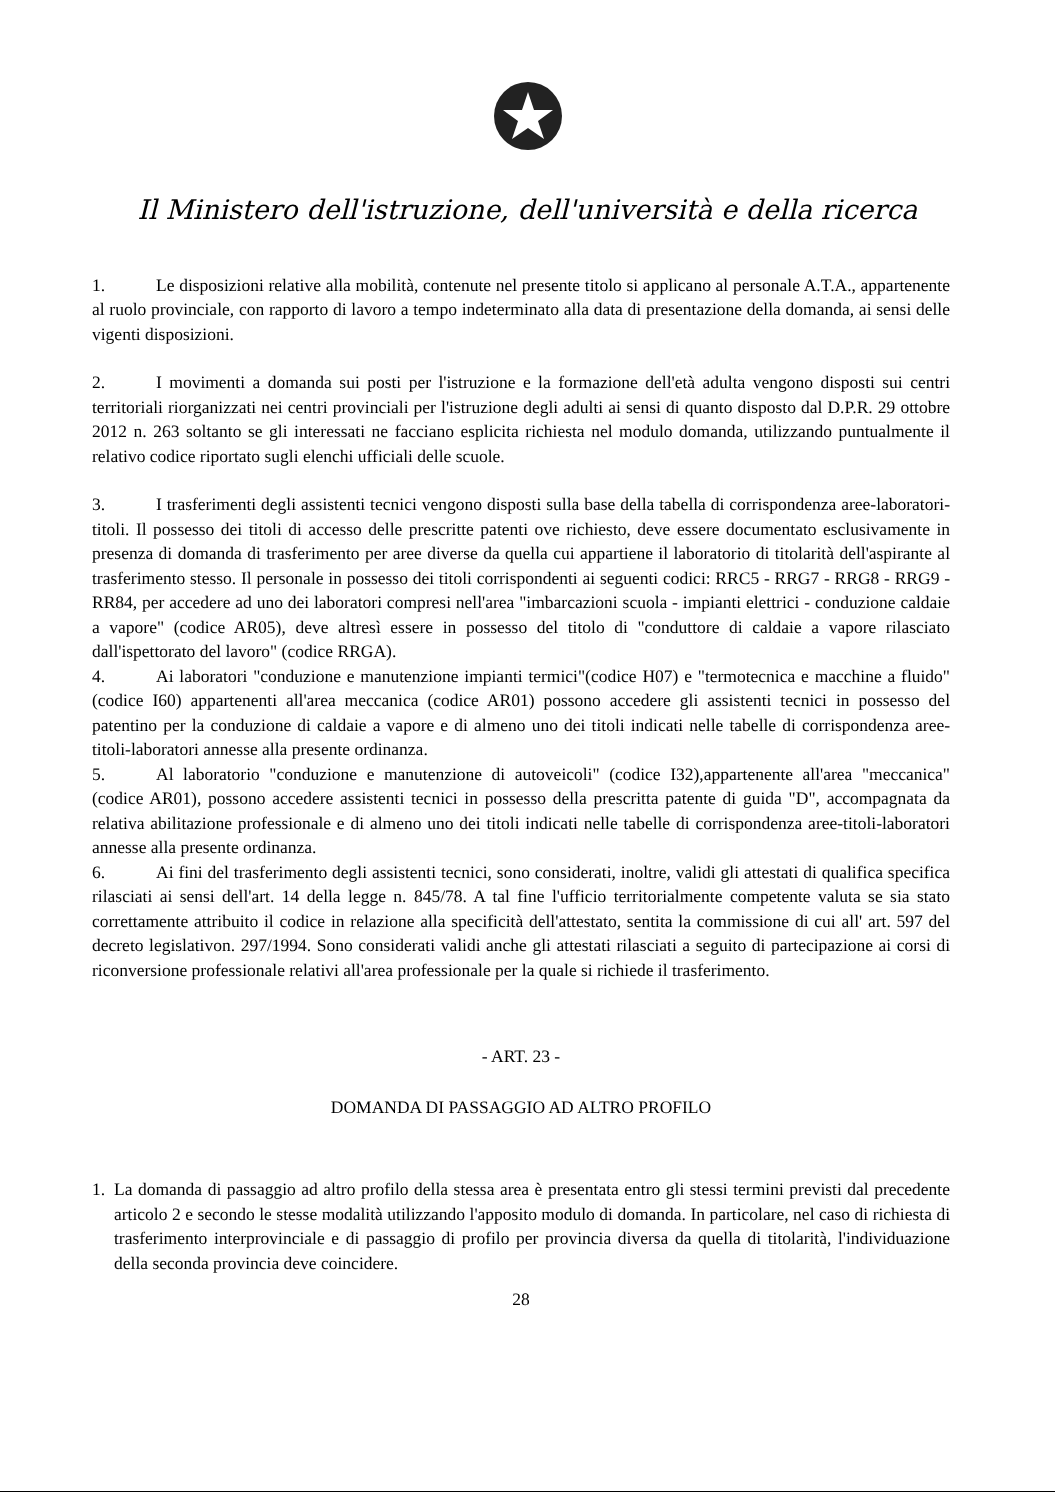Il Ministero dell'istruzione, dell'università e della ricerca
1. Le disposizioni relative alla mobilità, contenute nel presente titolo si applicano al personale A.T.A., appartenente al ruolo provinciale, con rapporto di lavoro a tempo indeterminato alla data di presentazione della domanda, ai sensi delle vigenti disposizioni.
2. I movimenti a domanda sui posti per l'istruzione e la formazione dell'età adulta vengono disposti sui centri territoriali riorganizzati nei centri provinciali per l'istruzione degli adulti ai sensi di quanto disposto dal D.P.R. 29 ottobre 2012 n. 263 soltanto se gli interessati ne facciano esplicita richiesta nel modulo domanda, utilizzando puntualmente il relativo codice riportato sugli elenchi ufficiali delle scuole.
3. I trasferimenti degli assistenti tecnici vengono disposti sulla base della tabella di corrispondenza aree-laboratori-titoli. Il possesso dei titoli di accesso delle prescritte patenti ove richiesto, deve essere documentato esclusivamente in presenza di domanda di trasferimento per aree diverse da quella cui appartiene il laboratorio di titolarità dell'aspirante al trasferimento stesso. Il personale in possesso dei titoli corrispondenti ai seguenti codici: RRC5 - RRG7 - RRG8 - RRG9 - RR84, per accedere ad uno dei laboratori compresi nell'area "imbarcazioni scuola - impianti elettrici - conduzione caldaie a vapore" (codice AR05), deve altresì essere in possesso del titolo di "conduttore di caldaie a vapore rilasciato dall'ispettorato del lavoro" (codice RRGA).
4. Ai laboratori "conduzione e manutenzione impianti termici"(codice H07) e "termotecnica e macchine a fluido" (codice I60) appartenenti all'area meccanica (codice AR01) possono accedere gli assistenti tecnici in possesso del patentino per la conduzione di caldaie a vapore e di almeno uno dei titoli indicati nelle tabelle di corrispondenza aree-titoli-laboratori annesse alla presente ordinanza.
5. Al laboratorio "conduzione e manutenzione di autoveicoli" (codice I32),appartenente all'area "meccanica" (codice AR01), possono accedere assistenti tecnici in possesso della prescritta patente di guida "D", accompagnata da relativa abilitazione professionale e di almeno uno dei titoli indicati nelle tabelle di corrispondenza aree-titoli-laboratori annesse alla presente ordinanza.
6. Ai fini del trasferimento degli assistenti tecnici, sono considerati, inoltre, validi gli attestati di qualifica specifica rilasciati ai sensi dell'art. 14 della legge n. 845/78. A tal fine l'ufficio territorialmente competente valuta se sia stato correttamente attribuito il codice in relazione alla specificità dell'attestato, sentita la commissione di cui all' art. 597 del decreto legislativon. 297/1994. Sono considerati validi anche gli attestati rilasciati a seguito di partecipazione ai corsi di riconversione professionale relativi all'area professionale per la quale si richiede il trasferimento.
- ART. 23 -
DOMANDA DI PASSAGGIO AD ALTRO PROFILO
1. La domanda di passaggio ad altro profilo della stessa area è presentata entro gli stessi termini previsti dal precedente articolo 2 e secondo le stesse modalità utilizzando l'apposito modulo di domanda. In particolare, nel caso di richiesta di trasferimento interprovinciale e di passaggio di profilo per provincia diversa da quella di titolarità, l'individuazione della seconda provincia deve coincidere.
28